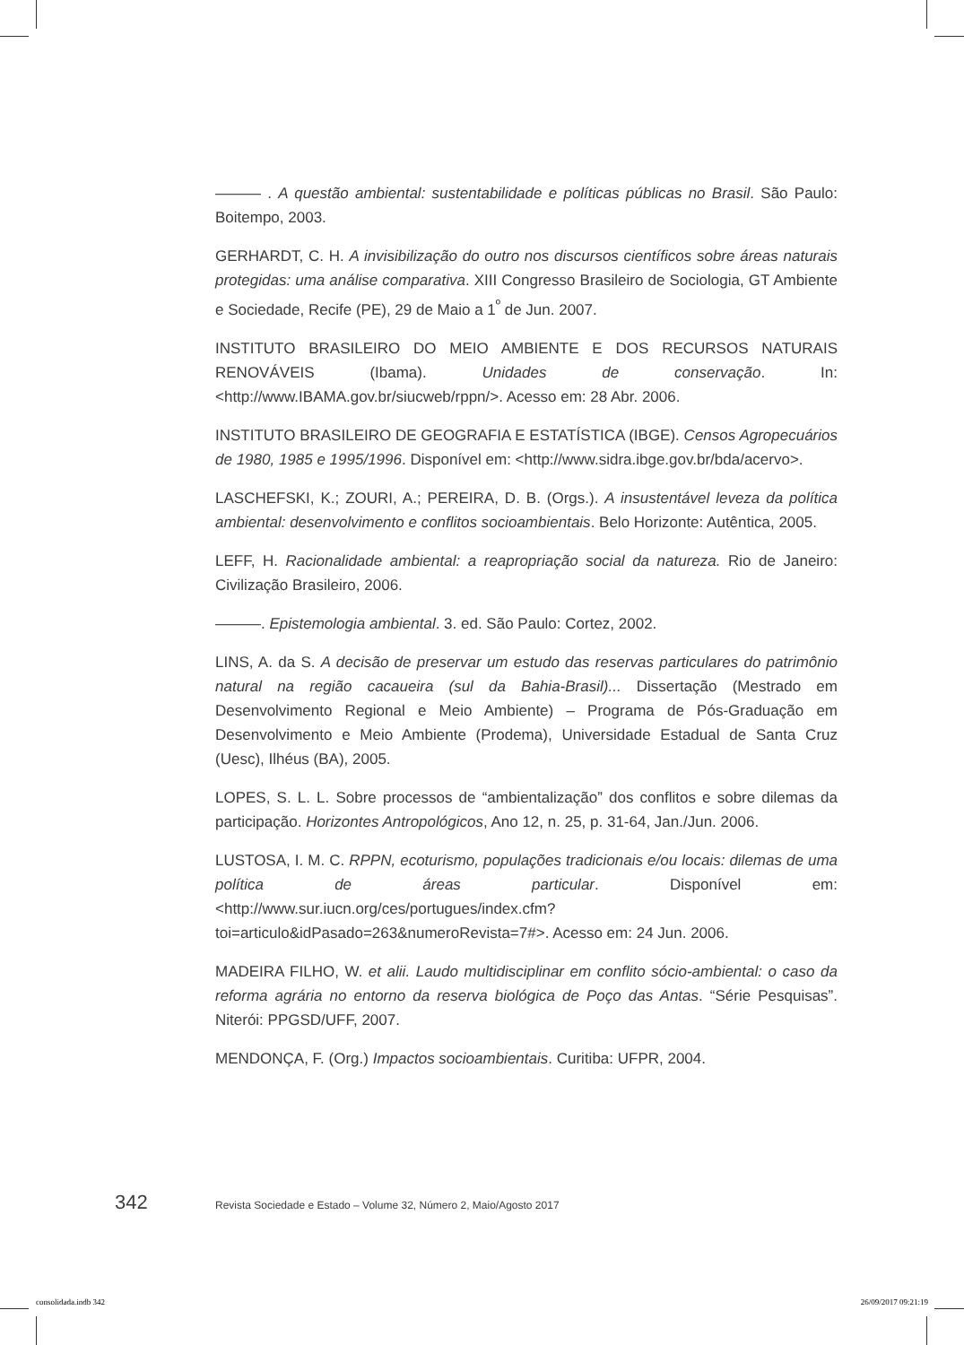——— . A questão ambiental: sustentabilidade e políticas públicas no Brasil. São Paulo: Boitempo, 2003.
GERHARDT, C. H. A invisibilização do outro nos discursos científicos sobre áreas naturais protegidas: uma análise comparativa. XIII Congresso Brasileiro de Sociologia, GT Ambiente e Sociedade, Recife (PE), 29 de Maio a 1<sup>º</sup> de Jun. 2007.
INSTITUTO BRASILEIRO DO MEIO AMBIENTE E DOS RECURSOS NATURAIS RENOVÁVEIS (Ibama). Unidades de conservação. In: <http://www.IBAMA.gov.br/siucweb/rppn/>. Acesso em: 28 Abr. 2006.
INSTITUTO BRASILEIRO DE GEOGRAFIA E ESTATÍSTICA (IBGE). Censos Agropecuários de 1980, 1985 e 1995/1996. Disponível em: <http://www.sidra.ibge.gov.br/bda/acervo>.
LASCHEFSKI, K.; ZOURI, A.; PEREIRA, D. B. (Orgs.). A insustentável leveza da política ambiental: desenvolvimento e conflitos socioambientais. Belo Horizonte: Autêntica, 2005.
LEFF, H. Racionalidade ambiental: a reapropriação social da natureza. Rio de Janeiro: Civilização Brasileiro, 2006.
———. Epistemologia ambiental. 3. ed. São Paulo: Cortez, 2002.
LINS, A. da S. A decisão de preservar um estudo das reservas particulares do patrimônio natural na região cacaueira (sul da Bahia-Brasil)... Dissertação (Mestrado em Desenvolvimento Regional e Meio Ambiente) – Programa de Pós-Graduação em Desenvolvimento e Meio Ambiente (Prodema), Universidade Estadual de Santa Cruz (Uesc), Ilhéus (BA), 2005.
LOPES, S. L. L. Sobre processos de “ambientalização” dos conflitos e sobre dilemas da participação. Horizontes Antropológicos, Ano 12, n. 25, p. 31-64, Jan./Jun. 2006.
LUSTOSA, I. M. C. RPPN, ecoturismo, populações tradicionais e/ou locais: dilemas de uma política de áreas particular. Disponível em: <http://www.sur.iucn.org/ces/portugues/index.cfm?toi=articulo&idPasado=263&numeroRevista=7#>. Acesso em: 24 Jun. 2006.
MADEIRA FILHO, W. et alii. Laudo multidisciplinar em conflito sócio-ambiental: o caso da reforma agrária no entorno da reserva biológica de Poço das Antas. “Série Pesquisas”. Niterói: PPGSD/UFF, 2007.
MENDONÇA, F. (Org.) Impactos socioambientais. Curitiba: UFPR, 2004.
342 Revista Sociedade e Estado – Volume 32, Número 2, Maio/Agosto 2017
consolidada.indb 342 26/09/2017 09:21:19